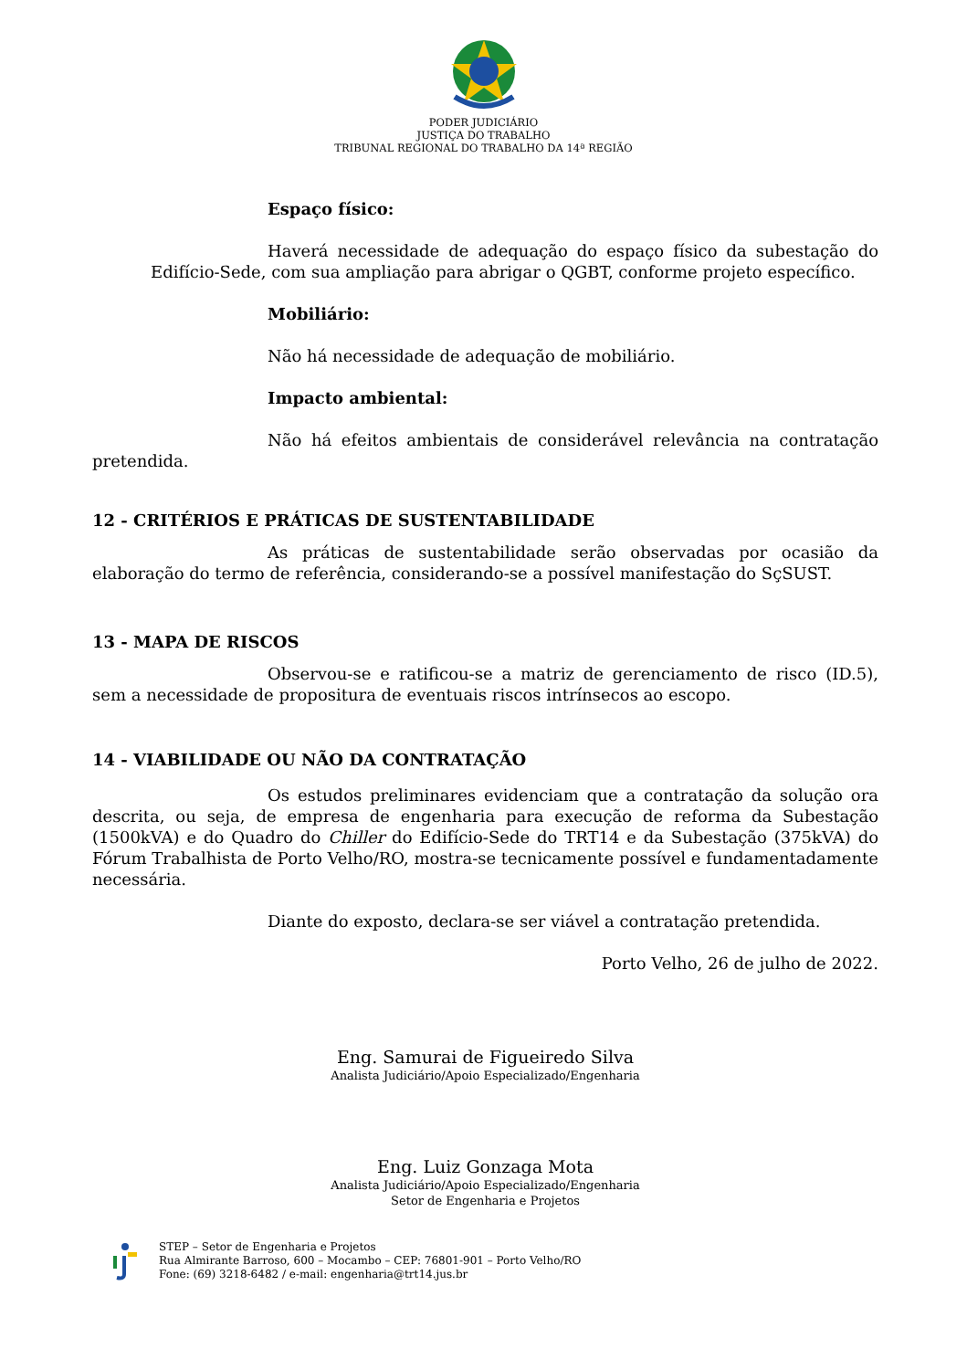PODER JUDICIÁRIO
JUSTIÇA DO TRABALHO
TRIBUNAL REGIONAL DO TRABALHO DA 14ª REGIÃO
Espaço físico:
Haverá necessidade de adequação do espaço físico da subestação do Edifício-Sede, com sua ampliação para abrigar o QGBT, conforme projeto específico.
Mobiliário:
Não há necessidade de adequação de mobiliário.
Impacto ambiental:
Não há efeitos ambientais de considerável relevância na contratação pretendida.
12 - CRITÉRIOS E PRÁTICAS DE SUSTENTABILIDADE
As práticas de sustentabilidade serão observadas por ocasião da elaboração do termo de referência, considerando-se a possível manifestação do SçSUST.
13 - MAPA DE RISCOS
Observou-se e ratificou-se a matriz de gerenciamento de risco (ID.5), sem a necessidade de propositura de eventuais riscos intrínsecos ao escopo.
14 - VIABILIDADE OU NÃO DA CONTRATAÇÃO
Os estudos preliminares evidenciam que a contratação da solução ora descrita, ou seja, de empresa de engenharia para execução de reforma da Subestação (1500kVA) e do Quadro do Chiller do Edifício-Sede do TRT14 e da Subestação (375kVA) do Fórum Trabalhista de Porto Velho/RO, mostra-se tecnicamente possível e fundamentadamente necessária.
Diante do exposto, declara-se ser viável a contratação pretendida.
Porto Velho, 26 de julho de 2022.
Eng. Samurai de Figueiredo Silva
Analista Judiciário/Apoio Especializado/Engenharia
Eng. Luiz Gonzaga Mota
Analista Judiciário/Apoio Especializado/Engenharia
Setor de Engenharia e Projetos
STEP – Setor de Engenharia e Projetos
Rua Almirante Barroso, 600 – Mocambo – CEP: 76801-901 – Porto Velho/RO
Fone: (69) 3218-6482 / e-mail: engenharia@trt14.jus.br